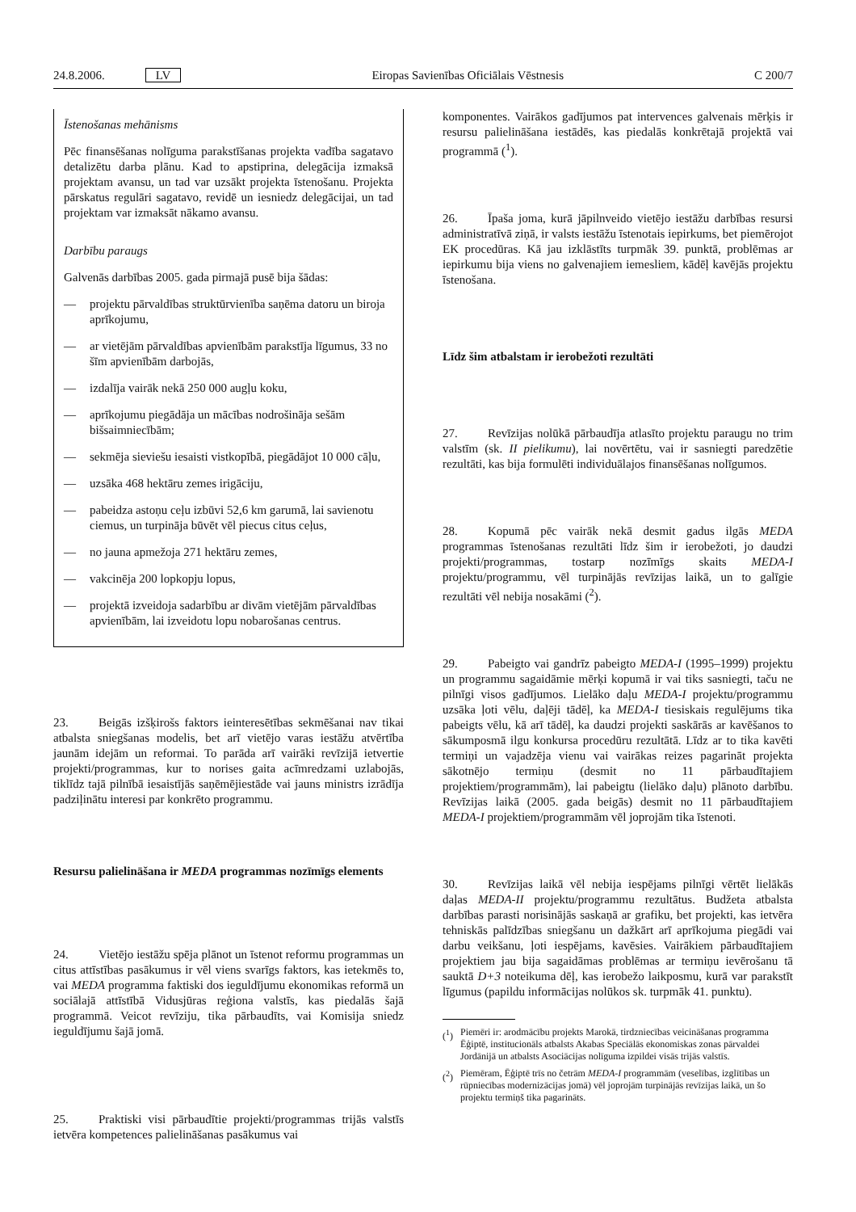24.8.2006. LV Eiropas Savienības Oficiālais Vēstnesis C 200/7
Īstenošanas mehānisms
Pēc finansēšanas nolīguma parakstīšanas projekta vadība sagatavo detalizētu darba plānu. Kad to apstiprina, delegācija izmaksā projektam avansu, un tad var uzsākt projekta īstenošanu. Projekta pārskatus regulāri sagatavo, revidē un iesniedz delegācijai, un tad projektam var izmaksāt nākamo avansu.
Darbību paraugs
Galvenās darbības 2005. gada pirmajā pusē bija šādas:
— projektu pārvaldības struktūrvienība saņēma datoru un biroja aprīkojumu,
— ar vietējām pārvaldības apvienībām parakstīja līgumus, 33 no šīm apvienībām darbojās,
— izdalīja vairāk nekā 250 000 augļu koku,
— aprīkojumu piegādāja un mācības nodrošināja sešām bišsaimniecībām;
— sekmēja sieviešu iesaisti vistkopībā, piegādājot 10 000 cāļu,
— uzsāka 468 hektāru zemes irigāciju,
— pabeidza astoņu ceļu izbūvi 52,6 km garumā, lai savienotu ciemus, un turpināja būvēt vēl piecus citus ceļus,
— no jauna apmežoja 271 hektāru zemes,
— vakcinēja 200 lopkopju lopus,
— projektā izveidoja sadarbību ar divām vietējām pārvaldības apvienībām, lai izveidotu lopu nobarošanas centrus.
23. Beigās izšķirošs faktors ieinteresētības sekmēšanai nav tikai atbalsta sniegšanas modelis, bet arī vietējo varas iestāžu atvērtība jaunām idejām un reformai. To parāda arī vairāki revīzijā ietvertie projekti/programmas, kur to norises gaita acīmredzami uzlabojās, tiklīdz tajā pilnībā iesaistījās saņēmējiestāde vai jauns ministrs izrādīja padziļinātu interesi par konkrēto programmu.
Resursu palielināšana ir MEDA programmas nozīmīgs elements
24. Vietējo iestāžu spēja plānot un īstenot reformu programmas un citus attīstības pasākumus ir vēl viens svarīgs faktors, kas ietekmēs to, vai MEDA programma faktiski dos ieguldījumu ekonomikas reformā un sociālajā attīstībā Vidusjūras reģiona valstīs, kas piedalās šajā programmā. Veicot revīziju, tika pārbaudīts, vai Komisija sniedz ieguldījumu šajā jomā.
25. Praktiski visi pārbaudītie projekti/programmas trijās valstīs ietvēra kompetences palielināšanas pasākumus vai
komponentes. Vairākos gadījumos pat intervences galvenais mērķis ir resursu palielināšana iestādēs, kas piedalās konkrētajā projektā vai programmā (<sup>1</sup>).
26. Īpaša joma, kurā jāpilnveido vietējo iestāžu darbības resursi administratīvā ziņā, ir valsts iestāžu īstenotais iepirkums, bet piemērojot EK procedūras. Kā jau izklāstīts turpmāk 39. punktā, problēmas ar iepirkumu bija viens no galvenajiem iemesliem, kādēļ kavējās projektu īstenošana.
Līdz šim atbalstam ir ierobežoti rezultāti
27. Revīzijas nolūkā pārbaudīja atlasīto projektu paraugu no trim valstīm (sk. II pielikumu), lai novērtētu, vai ir sasniegti paredzētie rezultāti, kas bija formulēti individuālajos finansēšanas nolīgumos.
28. Kopumā pēc vairāk nekā desmit gadus ilgās MEDA programmas īstenošanas rezultāti līdz šim ir ierobežoti, jo daudzi projekti/programmas, tostarp nozīmīgs skaits MEDA-I projektu/programmu, vēl turpinājās revīzijas laikā, un to galīgie rezultāti vēl nebija nosakāmi (<sup>2</sup>).
29. Pabeigto vai gandrīz pabeigto MEDA-I (1995–1999) projektu un programmu sagaidāmie mērķi kopumā ir vai tiks sasniegti, taču ne pilnīgi visos gadījumos. Lielāko daļu MEDA-I projektu/programmu uzsāka ļoti vēlu, daļēji tādēļ, ka MEDA-I tiesiskais regulējums tika pabeigts vēlu, kā arī tādēļ, ka daudzi projekti saskārās ar kavēšanos to sākumposmā ilgu konkursa procedūru rezultātā. Līdz ar to tika kavēti termiņi un vajadzēja vienu vai vairākas reizes pagarināt projekta sākotnējo termiņu (desmit no 11 pārbaudītajiem projektiem/programmām), lai pabeigtu (lielāko daļu) plānoto darbību. Revīzijas laikā (2005. gada beigās) desmit no 11 pārbaudītajiem MEDA-I projektiem/programmām vēl joprojām tika īstenoti.
30. Revīzijas laikā vēl nebija iespējams pilnīgi vērtēt lielākās daļas MEDA-II projektu/programmu rezultātus. Budžeta atbalsta darbības parasti norisinājās saskaņā ar grafiku, bet projekti, kas ietvēra tehniskās palīdzības sniegšanu un dažkārt arī aprīkojuma piegādi vai darbu veikšanu, ļoti iespējams, kavēsies. Vairākiem pārbaudītajiem projektiem jau bija sagaidāmas problēmas ar termiņu ievērošanu tā sauktā D+3 noteikuma dēļ, kas ierobežo laikposmu, kurā var parakstīt līgumus (papildu informācijas nolūkos sk. turpmāk 41. punktu).
(<sup>1</sup>) Piemēri ir: arodmācību projekts Marokā, tirdzniecības veicināšanas programma Ēģiptē, institucionāls atbalsts Akabas Speciālās ekonomiskas zonas pārvaldei Jordānijā un atbalsts Asociācijas nolīguma izpildei visās trijās valstīs.
(<sup>2</sup>) Piemēram, Ēģiptē trīs no četrām MEDA-I programmām (veselības, izglītības un rūpniecības modernizācijas jomā) vēl joprojām turpinājās revīzijas laikā, un šo projektu termiņš tika pagarināts.